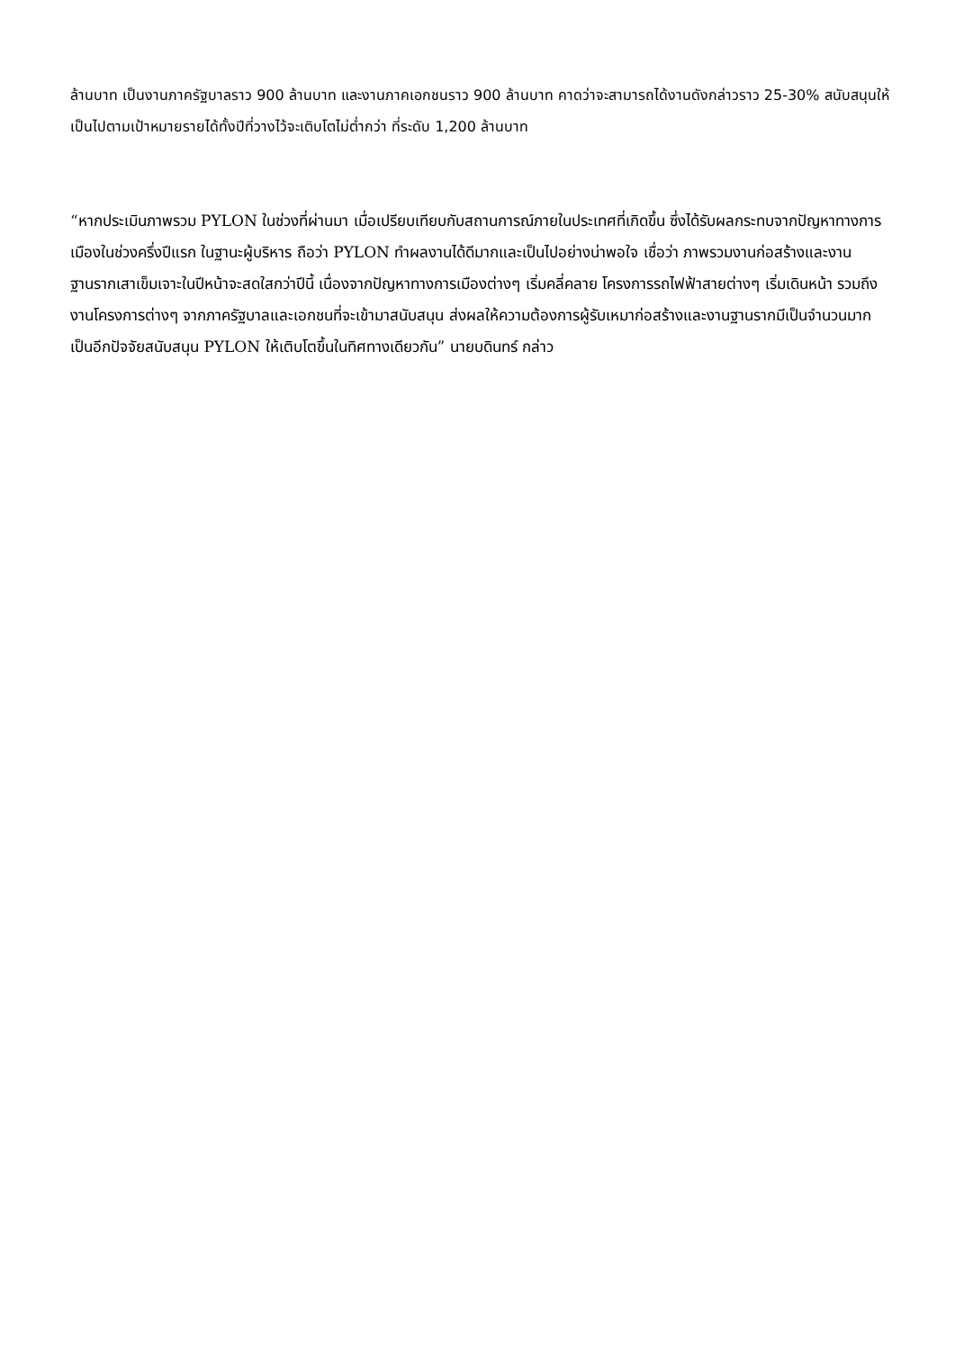ล้านบาท เป็นงานภาครัฐบาลราว 900 ล้านบาท และงานภาคเอกชนราว 900 ล้านบาท คาดว่าจะสามารถได้งานดังกล่าวราว 25-30% สนับสนุนให้เป็นไปตามเป้าหมายรายได้ทั้งปีที่วางไว้จะเติบโตไม่ต่ำกว่า ที่ระดับ 1,200 ล้านบาท
“หากประเมินภาพรวม PYLON ในช่วงที่ผ่านมา เมื่อเปรียบเทียบกับสถานการณ์ภายในประเทศที่เกิดขึ้น ซึ่งได้รับผลกระทบจากปัญหาทางการเมืองในช่วงครึ่งปีแรก ในฐานะผู้บริหาร ถือว่า PYLON ทำผลงานได้ดีมากและเป็นไปอย่างน่าพอใจ เชื่อว่า ภาพรวมงานก่อสร้างและงานฐานรากเสาเข็มเจาะในปีหน้าจะสดใสกว่าปีนี้ เนื่องจากปัญหาทางการเมืองต่างๆ เริ่มคลี่คลาย โครงการรถไฟฟ้าสายต่างๆ เริ่มเดินหน้า รวมถึงงานโครงการต่างๆ จากภาครัฐบาลและเอกชนที่จะเข้ามาสนับสนุน ส่งผลให้ความต้องการผู้รับเหมาก่อสร้างและงานฐานรากมีเป็นจำนวนมาก เป็นอีกปัจจัยสนับสนุน PYLON ให้เติบโตขึ้นในทิศทางเดียวกัน” นายบดินทร์ กล่าว